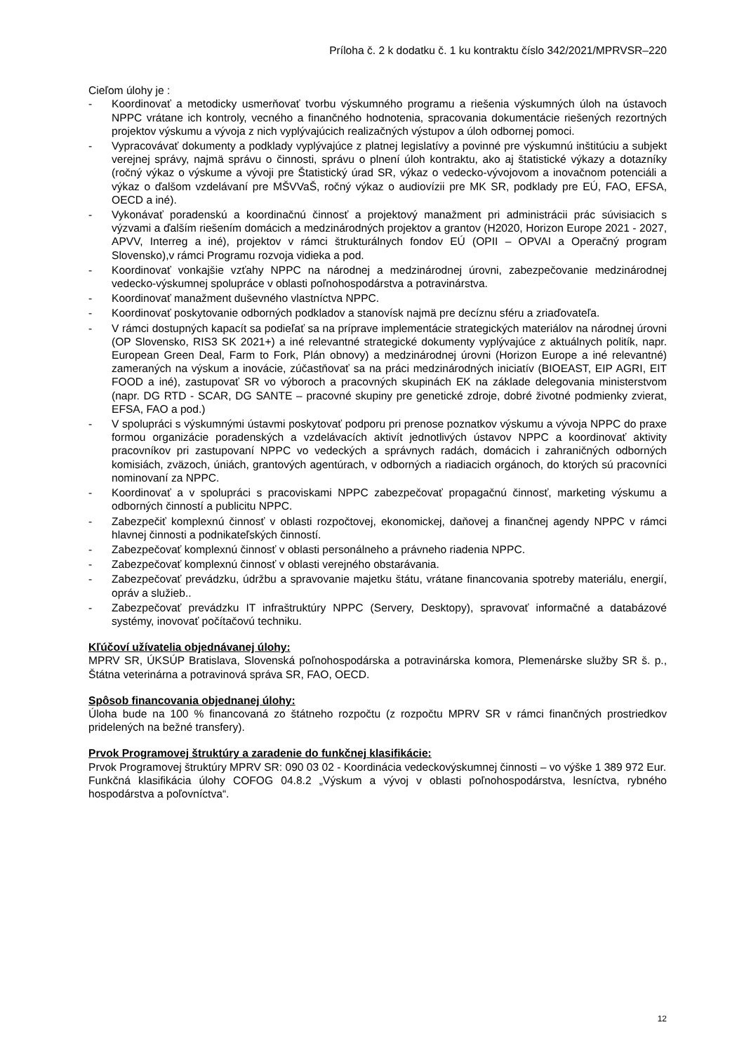Príloha č. 2 k dodatku č. 1 ku kontraktu číslo 342/2021/MPRVSR–220
Cieľom úlohy je :
- Koordinovať a metodicky usmerňovať tvorbu výskumného programu a riešenia výskumných úloh na ústavoch NPPC vrátane ich kontroly, vecného a finančného hodnotenia, spracovania dokumentácie riešených rezortných projektov výskumu a vývoja z nich vyplývajúcich realizačných výstupov a úloh odbornej pomoci.
- Vypracovávať dokumenty a podklady vyplývajúce z platnej legislatívy a povinné pre výskumnú inštitúciu a subjekt verejnej správy, najmä správu o činnosti, správu o plnení úloh kontraktu, ako aj štatistické výkazy a dotazníky (ročný výkaz o výskume a vývoji pre Štatistický úrad SR, výkaz o vedecko-vývojovom a inovačnom potenciáli a výkaz o ďalšom vzdelávaní pre MŠVVaŠ, ročný výkaz o audiovízii pre MK SR, podklady pre EÚ, FAO, EFSA, OECD a iné).
- Vykonávať poradenskú a koordinačnú činnosť a projektový manažment pri administrácii prác súvisiacich s výzvami a ďalším riešením domácich a medzinárodných projektov a grantov (H2020, Horizon Europe 2021 - 2027, APVV, Interreg a iné), projektov v rámci štrukturálnych fondov EÚ (OPII – OPVAI a Operačný program Slovensko),v rámci Programu rozvoja vidieka a pod.
- Koordinovať vonkajšie vzťahy NPPC na národnej a medzinárodnej úrovni, zabezpečovanie medzinárodnej vedecko-výskumnej spolupráce v oblasti poľnohospodárstva a potravinárstva.
- Koordinovať manažment duševného vlastníctva NPPC.
- Koordinovať poskytovanie odborných podkladov a stanovísk najmä pre decíznu sféru a zriaďovateľa.
- V rámci dostupných kapacít sa podieľať sa na príprave implementácie strategických materiálov na národnej úrovni (OP Slovensko, RIS3 SK 2021+) a iné relevantné strategické dokumenty vyplývajúce z aktuálnych politík, napr. European Green Deal, Farm to Fork, Plán obnovy) a medzinárodnej úrovni (Horizon Europe a iné relevantné) zameraných na výskum a inovácie, zúčastňovať sa na práci medzinárodných iniciatív (BIOEAST, EIP AGRI, EIT FOOD a iné), zastupovať SR vo výboroch a pracovných skupinách EK na základe delegovania ministerstvom (napr. DG RTD - SCAR, DG SANTE – pracovné skupiny pre genetické zdroje, dobré životné podmienky zvierat, EFSA, FAO a pod.)
- V spolupráci s výskumnými ústavmi poskytovať podporu pri prenose poznatkov výskumu a vývoja NPPC do praxe formou organizácie poradenských a vzdelávacích aktivít jednotlivých ústavov NPPC a koordinovať aktivity pracovníkov pri zastupovaní NPPC vo vedeckých a správnych radách, domácich i zahraničných odborných komisiách, zväzoch, úniách, grantových agentúrach, v odborných a riadiacich orgánoch, do ktorých sú pracovníci nominovaní za NPPC.
- Koordinovať a v spolupráci s pracoviskami NPPC zabezpečovať propagačnú činnosť, marketing výskumu a odborných činností a publicitu NPPC.
- Zabezpečiť komplexnú činnosť v oblasti rozpočtovej, ekonomickej, daňovej a finančnej agendy NPPC v rámci hlavnej činnosti a podnikateľských činností.
- Zabezpečovať komplexnú činnosť v oblasti personálneho a právneho riadenia NPPC.
- Zabezpečovať komplexnú činnosť v oblasti verejného obstarávania.
- Zabezpečovať prevádzku, údržbu a spravovanie majetku štátu, vrátane financovania spotreby materiálu, energií, opráv a služieb..
- Zabezpečovať prevádzku IT infraštruktúry NPPC (Servery, Desktopy), spravovať informačné a databázové systémy, inovovať počítačovú techniku.
Kľúčoví užívatelia objednávanej úlohy:
MPRV SR, ÚKSÚP Bratislava, Slovenská poľnohospodárska a potravinárska komora, Plemenárske služby SR š. p., Štátna veterinárna a potravinová správa SR, FAO, OECD.
Spôsob financovania objednanej úlohy:
Úloha bude na 100 % financovaná zo štátneho rozpočtu (z rozpočtu MPRV SR v rámci finančných prostriedkov pridelených na bežné transfery).
Prvok Programovej štruktúry a zaradenie do funkčnej klasifikácie:
Prvok Programovej štruktúry MPRV SR: 090 03 02 - Koordinácia vedeckovýskumnej činnosti – vo výške 1 389 972 Eur.
Funkčná klasifikácia úlohy COFOG 04.8.2 „Výskum a vývoj v oblasti poľnohospodárstva, lesníctva, rybného hospodárstva a poľovníctva“.
12